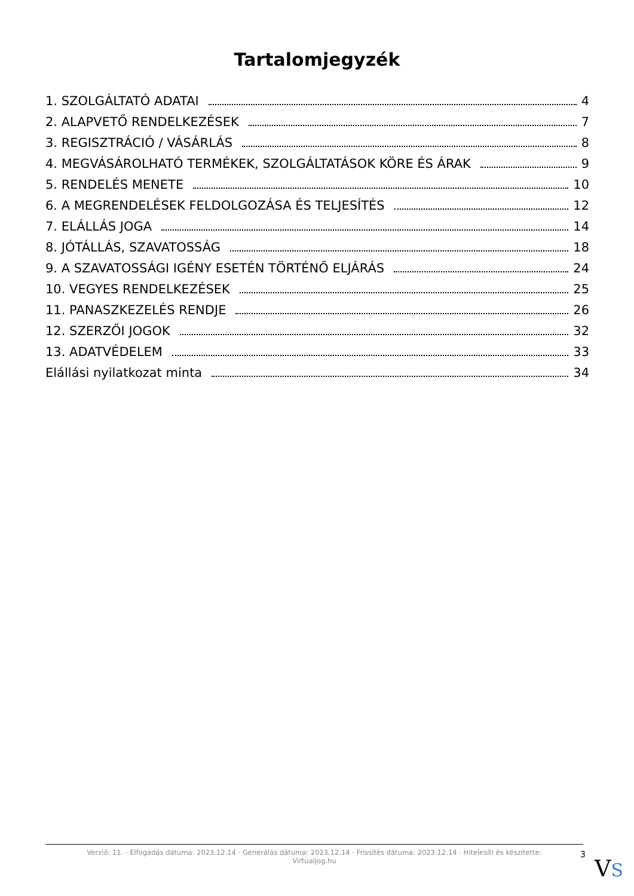Tartalomjegyzék
1. SZOLGÁLTATÓ ADATAI 4
2. ALAPVETŐ RENDELKEZÉSEK 7
3. REGISZTRÁCIÓ / VÁSÁRLÁS 8
4. MEGVÁSÁROLHATÓ TERMÉKEK, SZOLGÁLTATÁSOK KÖRE ÉS ÁRAK 9
5. RENDELÉS MENETE 10
6. A MEGRENDELÉSEK FELDOLGOZÁSA ÉS TELJESÍTÉS 12
7. ELÁLLÁS JOGA 14
8. JÓTÁLLÁS, SZAVATOSSÁG 18
9. A SZAVATOSSÁGI IGÉNY ESETÉN TÖRTÉNŐ ELJÁRÁS 24
10. VEGYES RENDELKEZÉSEK 25
11. PANASZKEZELÉS RENDJE 26
12. SZERZŐI JOGOK 32
13. ADATVÉDELEM 33
Elállási nyilatkozat minta 34
Verzió: 11. · Elfogadás dátuma: 2023.12.14 · Generálás dátuma: 2023.12.14 · Frissítés dátuma: 2023.12.14 · Hitelesíti és készítette: Virtualjog.hu
3
VS